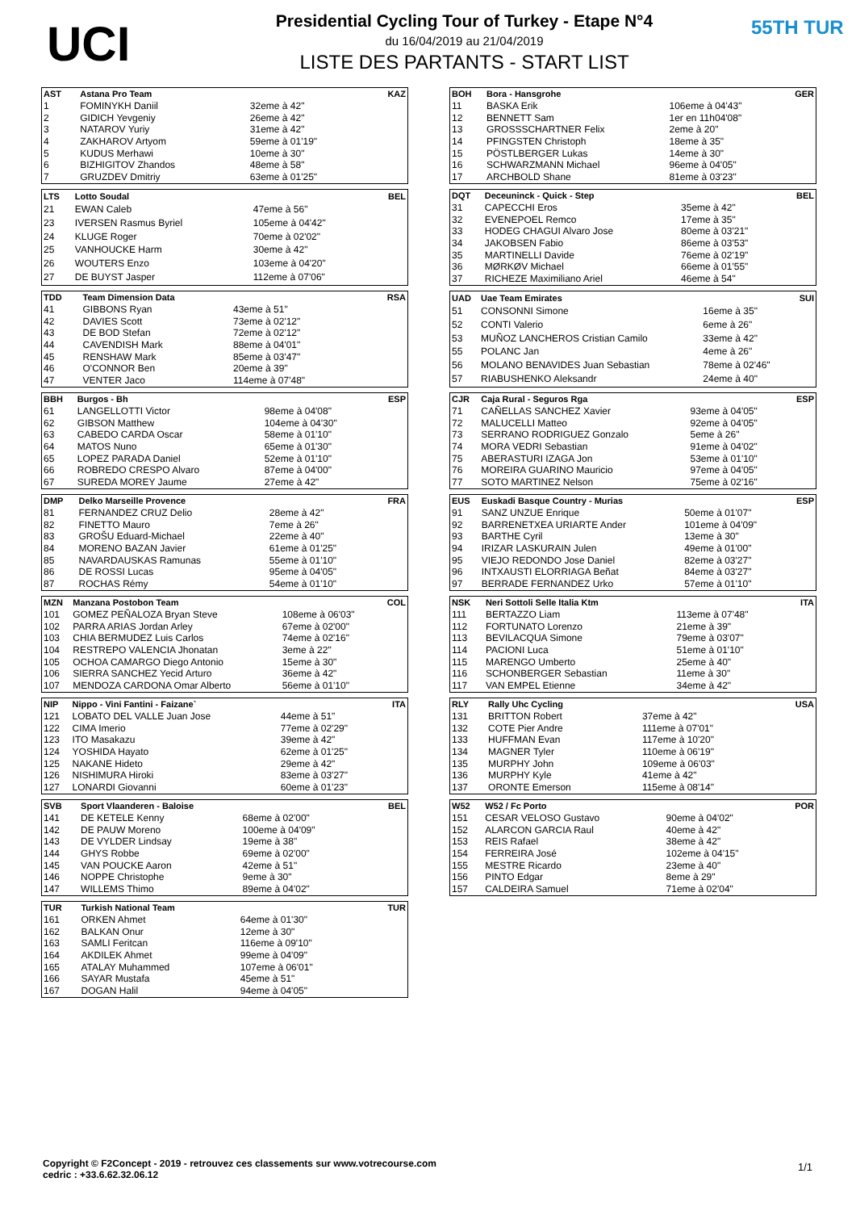UCI
Presidential Cycling Tour of Turkey - Etape N°4
du 16/04/2019 au 21/04/2019
LISTE DES PARTANTS - START LIST
55TH TUR
| AST | Astana Pro Team | | KAZ |
| --- | --- | --- | --- |
| 1 | FOMINYKH Daniil | 32eme à 42" | |
| 2 | GIDICH Yevgeniy | 26eme à 42" | |
| 3 | NATAROV Yuriy | 31eme à 42" | |
| 4 | ZAKHAROV Artyom | 59eme à 01'19" | |
| 5 | KUDUS Merhawi | 10eme à 30" | |
| 6 | BIZHIGITOV Zhandos | 48eme à 58" | |
| 7 | GRUZDEV Dmitriy | 63eme à 01'25" | |
| LTS | Lotto Soudal | | BEL |
| --- | --- | --- | --- |
| 21 | EWAN Caleb | 47eme à 56" | |
| 23 | IVERSEN Rasmus Byriel | 105eme à 04'42" | |
| 24 | KLUGE Roger | 70eme à 02'02" | |
| 25 | VANHOUCKE Harm | 30eme à 42" | |
| 26 | WOUTERS Enzo | 103eme à 04'20" | |
| 27 | DE BUYST Jasper | 112eme à 07'06" | |
| TDD | Team Dimension Data | | RSA |
| --- | --- | --- | --- |
| 41 | GIBBONS Ryan | 43eme à 51" | |
| 42 | DAVIES Scott | 73eme à 02'12" | |
| 43 | DE BOD Stefan | 72eme à 02'12" | |
| 44 | CAVENDISH Mark | 88eme à 04'01" | |
| 45 | RENSHAW Mark | 85eme à 03'47" | |
| 46 | O'CONNOR Ben | 20eme à 39" | |
| 47 | VENTER Jaco | 114eme à 07'48" | |
| BBH | Burgos - Bh | | ESP |
| --- | --- | --- | --- |
| 61 | LANGELLOTTI Victor | 98eme à 04'08" | |
| 62 | GIBSON Matthew | 104eme à 04'30" | |
| 63 | CABEDO CARDA Oscar | 58eme à 01'10" | |
| 64 | MATOS Nuno | 65eme à 01'30" | |
| 65 | LOPEZ PARADA Daniel | 52eme à 01'10" | |
| 66 | ROBREDO CRESPO Alvaro | 87eme à 04'00" | |
| 67 | SUREDA MOREY Jaume | 27eme à 42" | |
| DMP | Delko Marseille Provence | | FRA |
| --- | --- | --- | --- |
| 81 | FERNANDEZ CRUZ Delio | 28eme à 42" | |
| 82 | FINETTO Mauro | 7eme à 26" | |
| 83 | GROŠU Eduard-Michael | 22eme à 40" | |
| 84 | MORENO BAZAN Javier | 61eme à 01'25" | |
| 85 | NAVARDAUSKAS Ramunas | 55eme à 01'10" | |
| 86 | DE ROSSI Lucas | 95eme à 04'05" | |
| 87 | ROCHAS Rémy | 54eme à 01'10" | |
| MZN | Manzana Postobon Team | | COL |
| --- | --- | --- | --- |
| 101 | GOMEZ PEÑALOZA Bryan Steve | 108eme à 06'03" | |
| 102 | PARRA ARIAS Jordan Arley | 67eme à 02'00" | |
| 103 | CHIA BERMUDEZ Luis Carlos | 74eme à 02'16" | |
| 104 | RESTREPO VALENCIA Jhonatan | 3eme à 22" | |
| 105 | OCHOA CAMARGO Diego Antonio | 15eme à 30" | |
| 106 | SIERRA SANCHEZ Yecid Arturo | 36eme à 42" | |
| 107 | MENDOZA CARDONA Omar Alberto | 56eme à 01'10" | |
| NIP | Nippo - Vini Fantini - Faizane` | | ITA |
| --- | --- | --- | --- |
| 121 | LOBATO DEL VALLE Juan Jose | 44eme à 51" | |
| 122 | CIMA Imerio | 77eme à 02'29" | |
| 123 | ITO Masakazu | 39eme à 42" | |
| 124 | YOSHIDA Hayato | 62eme à 01'25" | |
| 125 | NAKANE Hideto | 29eme à 42" | |
| 126 | NISHIMURA Hiroki | 83eme à 03'27" | |
| 127 | LONARDI Giovanni | 60eme à 01'23" | |
| SVB | Sport Vlaanderen - Baloise | | BEL |
| --- | --- | --- | --- |
| 141 | DE KETELE Kenny | 68eme à 02'00" | |
| 142 | DE PAUW Moreno | 100eme à 04'09" | |
| 143 | DE VYLDER Lindsay | 19eme à 38" | |
| 144 | GHYS Robbe | 69eme à 02'00" | |
| 145 | VAN POUCKE Aaron | 42eme à 51" | |
| 146 | NOPPE Christophe | 9eme à 30" | |
| 147 | WILLEMS Thimo | 89eme à 04'02" | |
| TUR | Turkish National Team | | TUR |
| --- | --- | --- | --- |
| 161 | ORKEN Ahmet | 64eme à 01'30" | |
| 162 | BALKAN Onur | 12eme à 30" | |
| 163 | SAMLI Feritcan | 116eme à 09'10" | |
| 164 | AKDILEK Ahmet | 99eme à 04'09" | |
| 165 | ATALAY Muhammed | 107eme à 06'01" | |
| 166 | SAYAR Mustafa | 45eme à 51" | |
| 167 | DOGAN Halil | 94eme à 04'05" | |
| BOH | Bora - Hansgrohe | | GER |
| --- | --- | --- | --- |
| 11 | BASKA Erik | 106eme à 04'43" | |
| 12 | BENNETT Sam | 1er en 11h04'08" | |
| 13 | GROSSSCHARTNER Felix | 2eme à 20" | |
| 14 | PFINGSTEN Christoph | 18eme à 35" | |
| 15 | PÖSTLBERGER Lukas | 14eme à 30" | |
| 16 | SCHWARZMANN Michael | 96eme à 04'05" | |
| 17 | ARCHBOLD Shane | 81eme à 03'23" | |
| DQT | Deceuninck - Quick - Step | | BEL |
| --- | --- | --- | --- |
| 31 | CAPECCHI Eros | 35eme à 42" | |
| 32 | EVENEPOEL Remco | 17eme à 35" | |
| 33 | HODEG CHAGUI Alvaro Jose | 80eme à 03'21" | |
| 34 | JAKOBSEN Fabio | 86eme à 03'53" | |
| 35 | MARTINELLI Davide | 76eme à 02'19" | |
| 36 | MØRKØV Michael | 66eme à 01'55" | |
| 37 | RICHEZE Maximiliano Ariel | 46eme à 54" | |
| UAD | Uae Team Emirates | | SUI |
| --- | --- | --- | --- |
| 51 | CONSONNI Simone | 16eme à 35" | |
| 52 | CONTI Valerio | 6eme à 26" | |
| 53 | MUÑOZ LANCHEROS Cristian Camilo | 33eme à 42" | |
| 55 | POLANC Jan | 4eme à 26" | |
| 56 | MOLANO BENAVIDES Juan Sebastian | 78eme à 02'46" | |
| 57 | RIABUSHENKO Aleksandr | 24eme à 40" | |
| CJR | Caja Rural - Seguros Rga | | ESP |
| --- | --- | --- | --- |
| 71 | CAÑELLAS SANCHEZ Xavier | 93eme à 04'05" | |
| 72 | MALUCELLI Matteo | 92eme à 04'05" | |
| 73 | SERRANO RODRIGUEZ Gonzalo | 5eme à 26" | |
| 74 | MORA VEDRI Sebastian | 91eme à 04'02" | |
| 75 | ABERASTURI IZAGA Jon | 53eme à 01'10" | |
| 76 | MOREIRA GUARINO Mauricio | 97eme à 04'05" | |
| 77 | SOTO MARTINEZ Nelson | 75eme à 02'16" | |
| EUS | Euskadi Basque Country - Murias | | ESP |
| --- | --- | --- | --- |
| 91 | SANZ UNZUE Enrique | 50eme à 01'07" | |
| 92 | BARRENETXEA URIARTE Ander | 101eme à 04'09" | |
| 93 | BARTHE Cyril | 13eme à 30" | |
| 94 | IRIZAR LASKURAIN Julen | 49eme à 01'00" | |
| 95 | VIEJO REDONDO Jose Daniel | 82eme à 03'27" | |
| 96 | INTXAUSTI ELORRIAGA Beñat | 84eme à 03'27" | |
| 97 | BERRADE FERNANDEZ Urko | 57eme à 01'10" | |
| NSK | Neri Sottoli Selle Italia Ktm | | ITA |
| --- | --- | --- | --- |
| 111 | BERTAZZO Liam | 113eme à 07'48" | |
| 112 | FORTUNATO Lorenzo | 21eme à 39" | |
| 113 | BEVILACQUA Simone | 79eme à 03'07" | |
| 114 | PACIONI Luca | 51eme à 01'10" | |
| 115 | MARENGO Umberto | 25eme à 40" | |
| 116 | SCHONBERGER Sebastian | 11eme à 30" | |
| 117 | VAN EMPEL Etienne | 34eme à 42" | |
| RLY | Rally Uhc Cycling | | USA |
| --- | --- | --- | --- |
| 131 | BRITTON Robert | 37eme à 42" | |
| 132 | COTE Pier Andre | 111eme à 07'01" | |
| 133 | HUFFMAN Evan | 117eme à 10'20" | |
| 134 | MAGNER Tyler | 110eme à 06'19" | |
| 135 | MURPHY John | 109eme à 06'03" | |
| 136 | MURPHY Kyle | 41eme à 42" | |
| 137 | ORONTE Emerson | 115eme à 08'14" | |
| W52 | W52 / Fc Porto | | POR |
| --- | --- | --- | --- |
| 151 | CESAR VELOSO Gustavo | 90eme à 04'02" | |
| 152 | ALARCON GARCIA Raul | 40eme à 42" | |
| 153 | REIS Rafael | 38eme à 42" | |
| 154 | FERREIRA José | 102eme à 04'15" | |
| 155 | MESTRE Ricardo | 23eme à 40" | |
| 156 | PINTO Edgar | 8eme à 29" | |
| 157 | CALDEIRA Samuel | 71eme à 02'04" | |
Copyright © F2Concept - 2019 - retrouvez ces classements sur www.votrecourse.com
cedric : +33.6.62.32.06.12
1/1